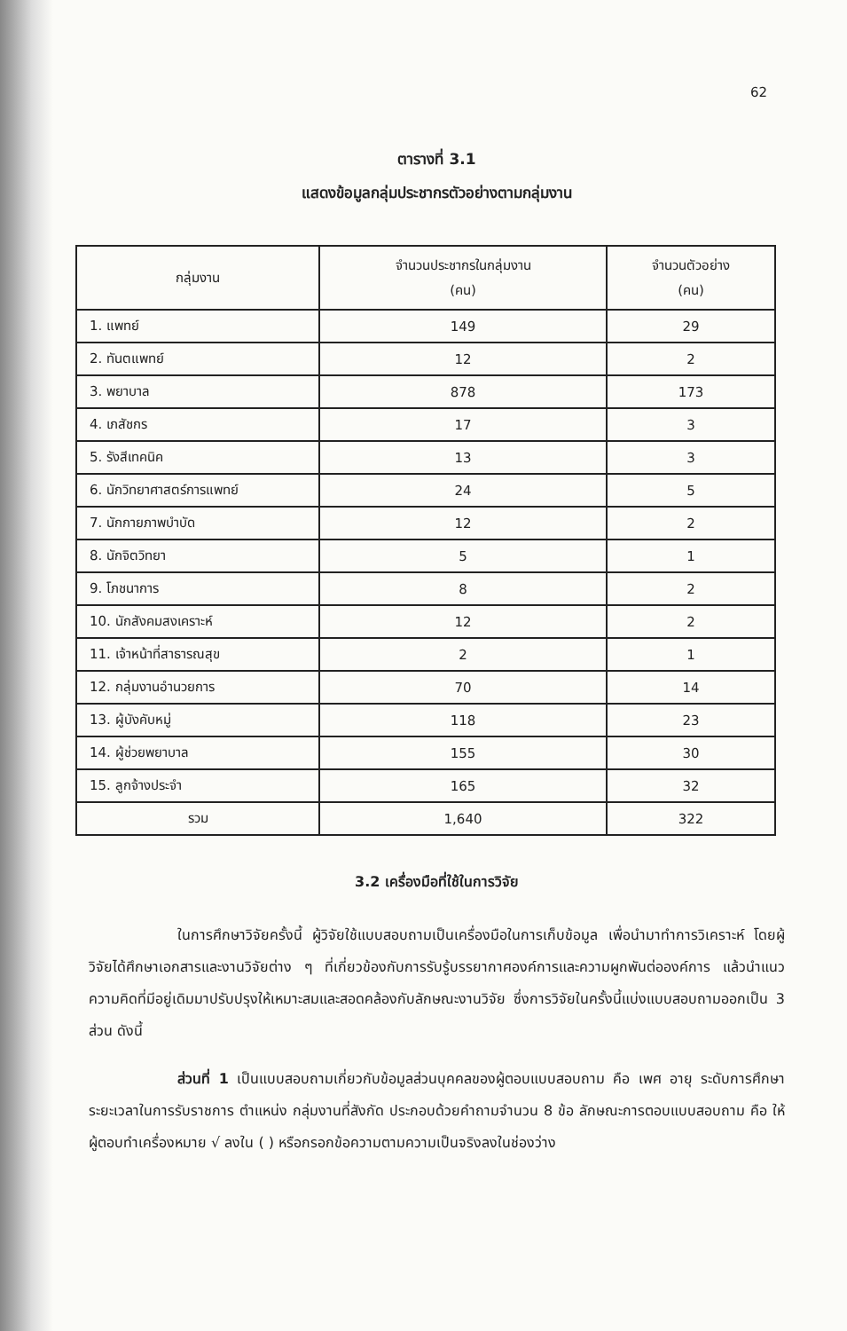62
ตารางที่ 3.1
แสดงข้อมูลกลุ่มประชากรตัวอย่างตามกลุ่มงาน
| กลุ่มงาน | จำนวนประชากรในกลุ่มงาน (คน) | จำนวนตัวอย่าง (คน) |
| --- | --- | --- |
| 1. แพทย์ | 149 | 29 |
| 2. ทันตแพทย์ | 12 | 2 |
| 3. พยาบาล | 878 | 173 |
| 4. เภสัชกร | 17 | 3 |
| 5. รังสีเทคนิค | 13 | 3 |
| 6. นักวิทยาศาสตร์การแพทย์ | 24 | 5 |
| 7. นักกายภาพบำบัด | 12 | 2 |
| 8. นักจิตวิทยา | 5 | 1 |
| 9. โภชนาการ | 8 | 2 |
| 10. นักสังคมสงเคราะห์ | 12 | 2 |
| 11. เจ้าหน้าที่สาธารณสุข | 2 | 1 |
| 12. กลุ่มงานอำนวยการ | 70 | 14 |
| 13. ผู้บังคับหมู่ | 118 | 23 |
| 14. ผู้ช่วยพยาบาล | 155 | 30 |
| 15. ลูกจ้างประจำ | 165 | 32 |
| รวม | 1,640 | 322 |
3.2 เครื่องมือที่ใช้ในการวิจัย
ในการศึกษาวิจัยครั้งนี้ ผู้วิจัยใช้แบบสอบถามเป็นเครื่องมือในการเก็บข้อมูล เพื่อนำมาทำการวิเคราะห์ โดยผู้วิจัยได้ศึกษาเอกสารและงานวิจัยต่าง ๆ ที่เกี่ยวข้องกับการรับรู้บรรยากาศองค์การและความผูกพันต่อองค์การ แล้วนำแนวความคิดที่มีอยู่เดิมมาปรับปรุงให้เหมาะสมและสอดคล้องกับลักษณะงานวิจัย ซึ่งการวิจัยในครั้งนี้แบ่งแบบสอบถามออกเป็น 3 ส่วน ดังนี้
ส่วนที่ 1 เป็นแบบสอบถามเกี่ยวกับข้อมูลส่วนบุคคลของผู้ตอบแบบสอบถาม คือ เพศ อายุ ระดับการศึกษา ระยะเวลาในการรับราชการ ตำแหน่ง กลุ่มงานที่สังกัด ประกอบด้วยคำถามจำนวน 8 ข้อ ลักษณะการตอบแบบสอบถาม คือ ให้ผู้ตอบทำเครื่องหมาย √ ลงใน ( ) หรือกรอกข้อความตามความเป็นจริงลงในช่องว่าง